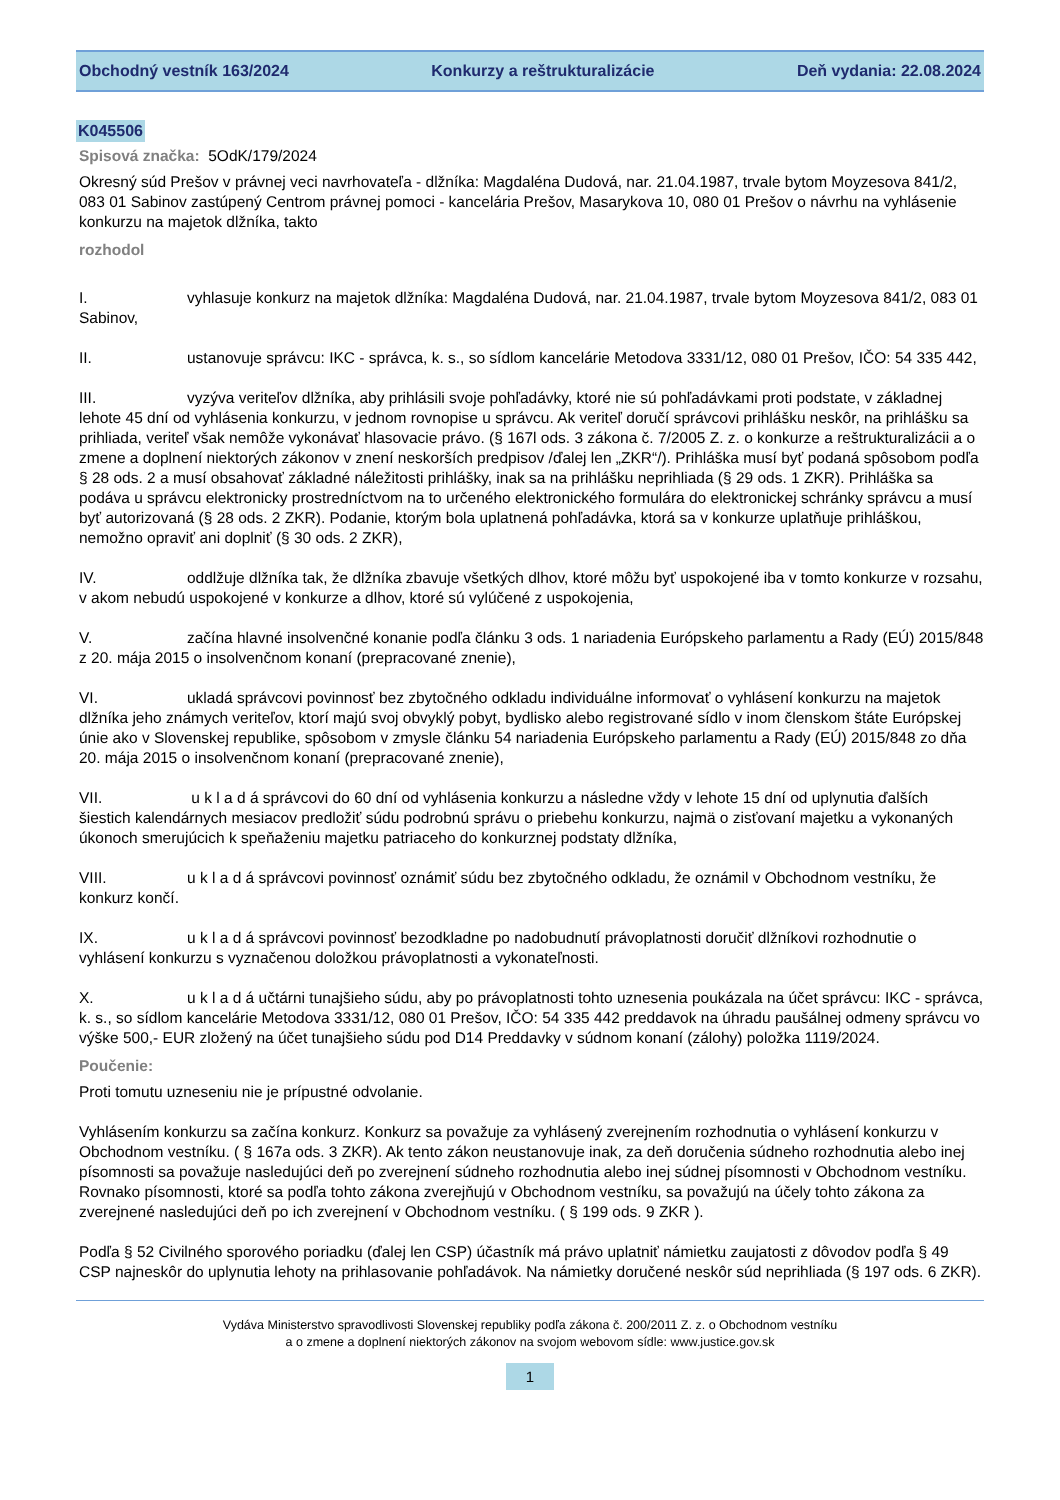Obchodný vestník 163/2024 Konkurzy a reštrukturalizácie Deň vydania: 22.08.2024
K045506
Spisová značka: 5OdK/179/2024
Okresný súd Prešov v právnej veci navrhovateľa - dlžníka: Magdaléna Dudová, nar. 21.04.1987, trvale bytom Moyzesova 841/2, 083 01 Sabinov zastúpený Centrom právnej pomoci - kancelária Prešov, Masarykova 10, 080 01 Prešov o návrhu na vyhlásenie konkurzu na majetok dlžníka, takto
rozhodol
I. vyhlasuje konkurz na majetok dlžníka: Magdaléna Dudová, nar. 21.04.1987, trvale bytom Moyzesova 841/2, 083 01 Sabinov,
II. ustanovuje správcu: IKC - správca, k. s., so sídlom kancelárie Metodova 3331/12, 080 01 Prešov, IČO: 54 335 442,
III. vyzýva veriteľov dlžníka, aby prihlásili svoje pohľadávky, ktoré nie sú pohľadávkami proti podstate, v základnej lehote 45 dní od vyhlásenia konkurzu, v jednom rovnopise u správcu. Ak veriteľ doručí správcovi prihlášku neskôr, na prihlášku sa prihliada, veriteľ však nemôže vykonávať hlasovacie právo. (§ 167l ods. 3 zákona č. 7/2005 Z. z. o konkurze a reštrukturalizácii a o zmene a doplnení niektorých zákonov v znení neskorších predpisov /ďalej len „ZKR“/). Prihláška musí byť podaná spôsobom podľa § 28 ods. 2 a musí obsahovať základné náležitosti prihlášky, inak sa na prihlášku neprihliada (§ 29 ods. 1 ZKR). Prihláška sa podáva u správcu elektronicky prostredníctvom na to určeného elektronického formulára do elektronickej schránky správcu a musí byť autorizovaná (§ 28 ods. 2 ZKR). Podanie, ktorým bola uplatnená pohľadávka, ktorá sa v konkurze uplatňuje prihláškou, nemožno opraviť ani doplniť (§ 30 ods. 2 ZKR),
IV. oddlžuje dlžníka tak, že dlžníka zbavuje všetkých dlhov, ktoré môžu byť uspokojené iba v tomto konkurze v rozsahu, v akom nebudú uspokojené v konkurze a dlhov, ktoré sú vylúčené z uspokojenia,
V. začína hlavné insolvenčné konanie podľa článku 3 ods. 1 nariadenia Európskeho parlamentu a Rady (EÚ) 2015/848 z 20. mája 2015 o insolvenčnom konaní (prepracované znenie),
VI. ukladá správcovi povinnosť bez zbytočného odkladu individuálne informovať o vyhlásení konkurzu na majetok dlžníka jeho známych veriteľov, ktorí majú svoj obvyklý pobyt, bydlisko alebo registrované sídlo v inom členskom štáte Európskej únie ako v Slovenskej republike, spôsobom v zmysle článku 54 nariadenia Európskeho parlamentu a Rady (EÚ) 2015/848 zo dňa 20. mája 2015 o insolvenčnom konaní (prepracované znenie),
VII. u k l a d á správcovi do 60 dní od vyhlásenia konkurzu a následne vždy v lehote 15 dní od uplynutia ďalších šiestich kalendárnych mesiacov predložiť súdu podrobnú správu o priebehu konkurzu, najmä o zisťovaní majetku a vykonaných úkonoch smerujúcich k speňaženiu majetku patriaceho do konkurznej podstaty dlžníka,
VIII. u k l a d á správcovi povinnosť oznámiť súdu bez zbytočného odkladu, že oznámil v Obchodnom vestníku, že konkurz končí.
IX. u k l a d á správcovi povinnosť bezodkladne po nadobudnutí právoplatnosti doručiť dlžníkovi rozhodnutie o vyhlásení konkurzu s vyznačenou doložkou právoplatnosti a vykonateľnosti.
X. u k l a d á učtárni tunajšieho súdu, aby po právoplatnosti tohto uznesenia poukázala na účet správcu: IKC - správca, k. s., so sídlom kancelárie Metodova 3331/12, 080 01 Prešov, IČO: 54 335 442 preddavok na úhradu paušálnej odmeny správcu vo výške 500,- EUR zložený na účet tunajšieho súdu pod D14 Preddavky v súdnom konaní (zálohy) položka 1119/2024.
Poučenie:
Proti tomutu uzneseniu nie je prípustné odvolanie.
Vyhlásením konkurzu sa začína konkurz. Konkurz sa považuje za vyhlásený zverejnením rozhodnutia o vyhlásení konkurzu v Obchodnom vestníku. ( § 167a ods. 3 ZKR). Ak tento zákon neustanovuje inak, za deň doručenia súdneho rozhodnutia alebo inej písomnosti sa považuje nasledujúci deň po zverejnení súdneho rozhodnutia alebo inej súdnej písomnosti v Obchodnom vestníku. Rovnako písomnosti, ktoré sa podľa tohto zákona zverejňujú v Obchodnom vestníku, sa považujú na účely tohto zákona za zverejnené nasledujúci deň po ich zverejnení v Obchodnom vestníku. ( § 199 ods. 9 ZKR ).
Podľa § 52 Civilného sporového poriadku (ďalej len CSP) účastník má právo uplatniť námietku zaujatosti z dôvodov podľa § 49 CSP najneskôr do uplynutia lehoty na prihlasovanie pohľadávok. Na námietky doručené neskôr súd neprihliada (§ 197 ods. 6 ZKR).
Vydáva Ministerstvo spravodlivosti Slovenskej republiky podľa zákona č. 200/2011 Z. z. o Obchodnom vestníku
a o zmene a doplnení niektorých zákonov na svojom webovom sídle: www.justice.gov.sk
1